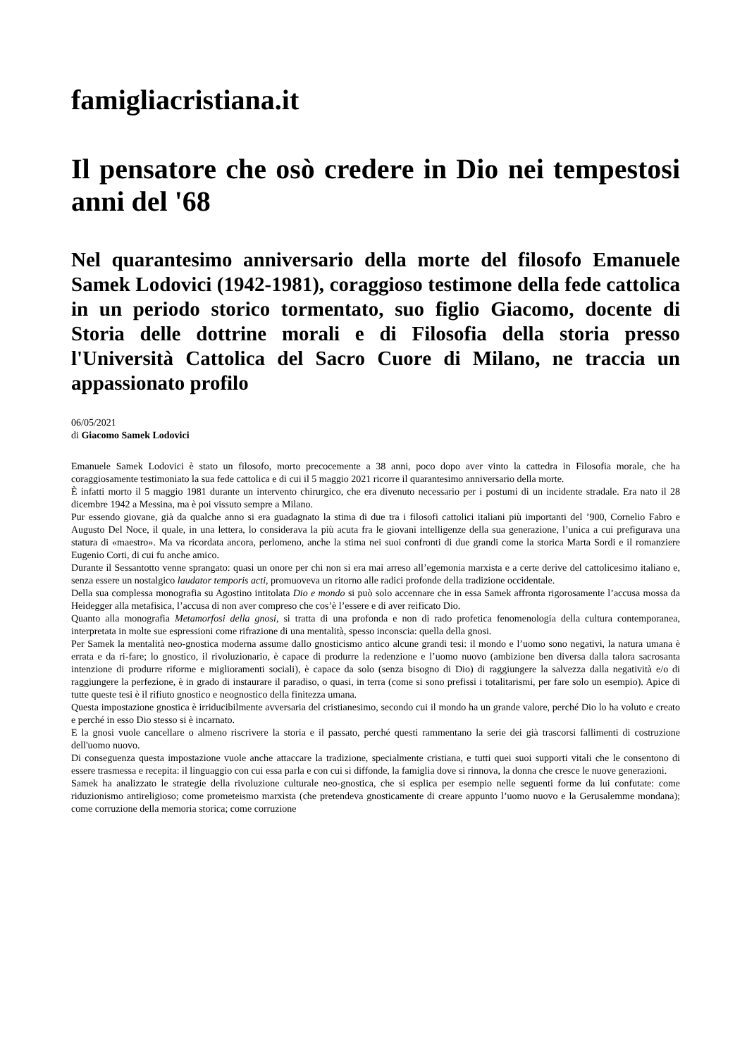famigliacristiana.it
Il pensatore che osò credere in Dio nei tempestosi anni del '68
Nel quarantesimo anniversario della morte del filosofo Emanuele Samek Lodovici (1942-1981), coraggioso testimone della fede cattolica in un periodo storico tormentato, suo figlio Giacomo, docente di Storia delle dottrine morali e di Filosofia della storia presso l'Università Cattolica del Sacro Cuore di Milano, ne traccia un appassionato profilo
06/05/2021
di Giacomo Samek Lodovici
Emanuele Samek Lodovici è stato un filosofo, morto precocemente a 38 anni, poco dopo aver vinto la cattedra in Filosofia morale, che ha coraggiosamente testimoniato la sua fede cattolica e di cui il 5 maggio 2021 ricorre il quarantesimo anniversario della morte.
È infatti morto il 5 maggio 1981 durante un intervento chirurgico, che era divenuto necessario per i postumi di un incidente stradale. Era nato il 28 dicembre 1942 a Messina, ma è poi vissuto sempre a Milano.
Pur essendo giovane, già da qualche anno si era guadagnato la stima di due tra i filosofi cattolici italiani più importanti del ’900, Cornelio Fabro e Augusto Del Noce, il quale, in una lettera, lo considerava la più acuta fra le giovani intelligenze della sua generazione, l’unica a cui prefigurava una statura di «maestro». Ma va ricordata ancora, perlomeno, anche la stima nei suoi confronti di due grandi come la storica Marta Sordi e il romanziere Eugenio Corti, di cui fu anche amico.
Durante il Sessantotto venne sprangato: quasi un onore per chi non si era mai arreso all’egemonia marxista e a certe derive del cattolicesimo italiano e, senza essere un nostalgico laudator temporis acti, promuoveva un ritorno alle radici profonde della tradizione occidentale.
Della sua complessa monografia su Agostino intitolata Dio e mondo si può solo accennare che in essa Samek affronta rigorosamente l’accusa mossa da Heidegger alla metafisica, l’accusa di non aver compreso che cos’è l’essere e di aver reificato Dio.
Quanto alla monografia Metamorfosi della gnosi, si tratta di una profonda e non di rado profetica fenomenologia della cultura contemporanea, interpretata in molte sue espressioni come rifrazione di una mentalità, spesso inconscia: quella della gnosi.
Per Samek la mentalità neo-gnostica moderna assume dallo gnosticismo antico alcune grandi tesi: il mondo e l’uomo sono negativi, la natura umana è errata e da ri-fare; lo gnostico, il rivoluzionario, è capace di produrre la redenzione e l’uomo nuovo (ambizione ben diversa dalla talora sacrosanta intenzione di produrre riforme e miglioramenti sociali), è capace da solo (senza bisogno di Dio) di raggiungere la salvezza dalla negatività e/o di raggiungere la perfezione, è in grado di instaurare il paradiso, o quasi, in terra (come si sono prefissi i totalitarismi, per fare solo un esempio). Apice di tutte queste tesi è il rifiuto gnostico e neognostico della finitezza umana.
Questa impostazione gnostica è irriducibilmente avversaria del cristianesimo, secondo cui il mondo ha un grande valore, perché Dio lo ha voluto e creato e perché in esso Dio stesso si è incarnato.
E la gnosi vuole cancellare o almeno riscrivere la storia e il passato, perché questi rammentano la serie dei già trascorsi fallimenti di costruzione dell'uomo nuovo.
Di conseguenza questa impostazione vuole anche attaccare la tradizione, specialmente cristiana, e tutti quei suoi supporti vitali che le consentono di essere trasmessa e recepita: il linguaggio con cui essa parla e con cui si diffonde, la famiglia dove si rinnova, la donna che cresce le nuove generazioni.
Samek ha analizzato le strategie della rivoluzione culturale neo-gnostica, che si esplica per esempio nelle seguenti forme da lui confutate: come riduzionismo antireligioso; come prometeismo marxista (che pretendeva gnosticamente di creare appunto l’uomo nuovo e la Gerusalemme mondana); come corruzione della memoria storica; come corruzione